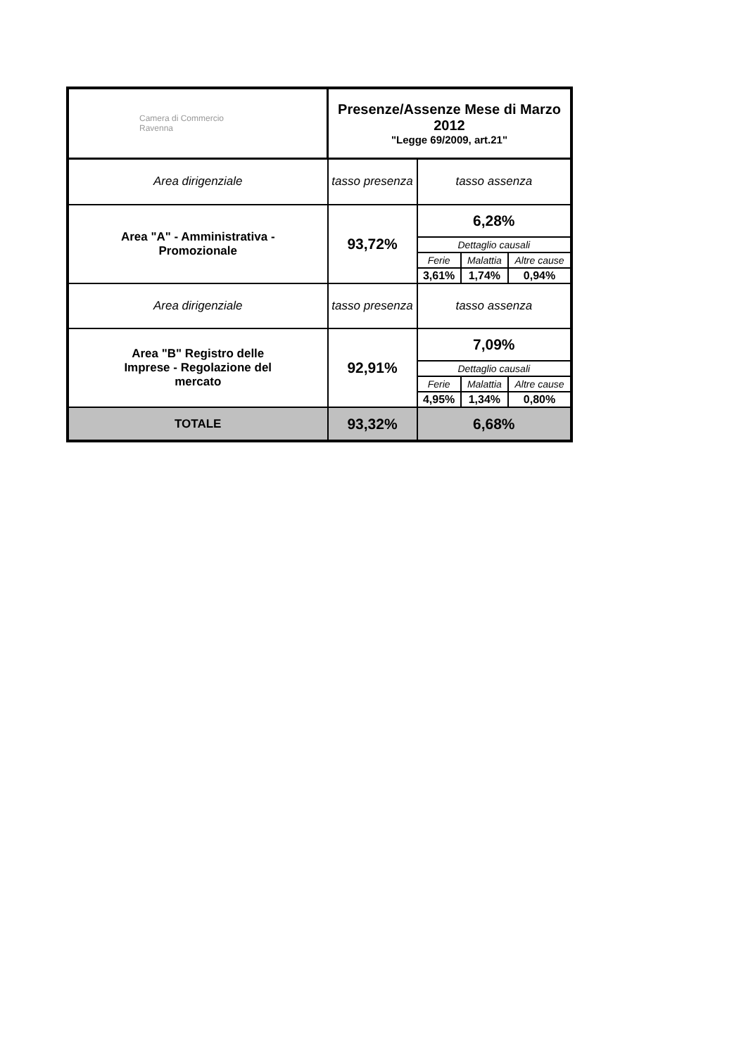| Camera di Commercio Ravenna | Presenze/Assenze Mese di Marzo 2012 "Legge 69/2009, art.21" | | | |
| Area dirigenziale | tasso presenza | tasso assenza | | |
| Area "A" - Amministrativa - Promozionale | 93,72% | 6,28% | | |
| | | Dettaglio causali | | |
| | | Ferie | Malattia | Altre cause |
| | | 3,61% | 1,74% | 0,94% |
| Area dirigenziale | tasso presenza | tasso assenza | | |
| Area "B" Registro delle Imprese - Regolazione del mercato | 92,91% | 7,09% | | |
| | | Dettaglio causali | | |
| | | Ferie | Malattia | Altre cause |
| | | 4,95% | 1,34% | 0,80% |
| TOTALE | 93,32% | 6,68% | | |